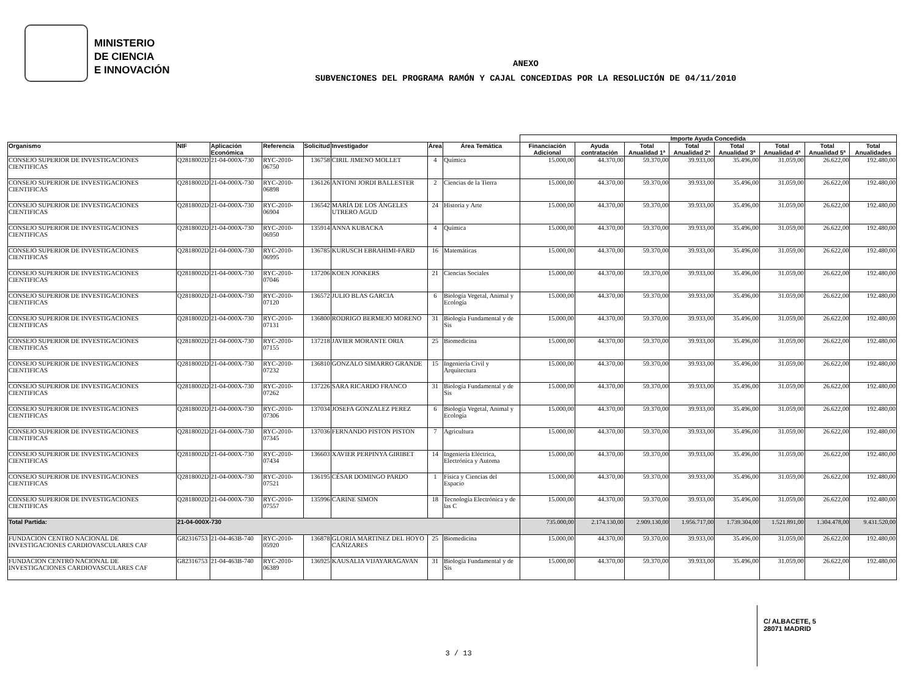MINISTERIO
DE CIENCIA
E INNOVACIÓN
ANEXO
SUBVENCIONES DEL PROGRAMA RAMÓN Y CAJAL CONCEDIDAS POR LA RESOLUCIÓN DE 04/11/2010
| | | | | | | | | Importe Ayuda Concedida | | | | | | | |
| --- | --- | --- | --- | --- | --- | --- | --- | --- | --- | --- | --- | --- | --- | --- | --- |
| Organismo | NIF | Aplicación Económica | Referencia | Solicitud | Investigador | Área | Área Temática | Financiación Adicional | Ayuda contratación | Total Anualidad 1ª | Total Anualidad 2ª | Total Anualidad 3ª | Total Anualidad 4ª | Total Anualidad 5ª | Total Anualidades |
| CONSEJO SUPERIOR DE INVESTIGACIONES CIENTIFICAS | Q2818002D | 21-04-000X-730 | RYC-2010-06750 | 136758 | CIRIL JIMENO MOLLET | 4 | Química | 15.000,00 | 44.370,00 | 59.370,00 | 39.933,00 | 35.496,00 | 31.059,00 | 26.622,00 | 192.480,00 |
| CONSEJO SUPERIOR DE INVESTIGACIONES CIENTIFICAS | Q2818002D | 21-04-000X-730 | RYC-2010-06898 | 136126 | ANTONI JORDI BALLESTER | 2 | Ciencias de la Tierra | 15.000,00 | 44.370,00 | 59.370,00 | 39.933,00 | 35.496,00 | 31.059,00 | 26.622,00 | 192.480,00 |
| CONSEJO SUPERIOR DE INVESTIGACIONES CIENTIFICAS | Q2818002D | 21-04-000X-730 | RYC-2010-06904 | 136542 | MARÍA DE LOS ÁNGELES UTRERO AGUD | 24 | Historia y Arte | 15.000,00 | 44.370,00 | 59.370,00 | 39.933,00 | 35.496,00 | 31.059,00 | 26.622,00 | 192.480,00 |
| CONSEJO SUPERIOR DE INVESTIGACIONES CIENTIFICAS | Q2818002D | 21-04-000X-730 | RYC-2010-06950 | 135914 | ANNA KUBACKA | 4 | Química | 15.000,00 | 44.370,00 | 59.370,00 | 39.933,00 | 35.496,00 | 31.059,00 | 26.622,00 | 192.480,00 |
| CONSEJO SUPERIOR DE INVESTIGACIONES CIENTIFICAS | Q2818002D | 21-04-000X-730 | RYC-2010-06995 | 136785 | KURUSCH EBRAHIMI-FARD | 16 | Matemáticas | 15.000,00 | 44.370,00 | 59.370,00 | 39.933,00 | 35.496,00 | 31.059,00 | 26.622,00 | 192.480,00 |
| CONSEJO SUPERIOR DE INVESTIGACIONES CIENTIFICAS | Q2818002D | 21-04-000X-730 | RYC-2010-07046 | 137206 | KOEN JONKERS | 21 | Ciencias Sociales | 15.000,00 | 44.370,00 | 59.370,00 | 39.933,00 | 35.496,00 | 31.059,00 | 26.622,00 | 192.480,00 |
| CONSEJO SUPERIOR DE INVESTIGACIONES CIENTIFICAS | Q2818002D | 21-04-000X-730 | RYC-2010-07120 | 136572 | JULIO BLAS GARCIA | 6 | Biología Vegetal, Animal y Ecología | 15.000,00 | 44.370,00 | 59.370,00 | 39.933,00 | 35.496,00 | 31.059,00 | 26.622,00 | 192.480,00 |
| CONSEJO SUPERIOR DE INVESTIGACIONES CIENTIFICAS | Q2818002D | 21-04-000X-730 | RYC-2010-07131 | 136800 | RODRIGO BERMEJO MORENO | 31 | Biología Fundamental y de Sis | 15.000,00 | 44.370,00 | 59.370,00 | 39.933,00 | 35.496,00 | 31.059,00 | 26.622,00 | 192.480,00 |
| CONSEJO SUPERIOR DE INVESTIGACIONES CIENTIFICAS | Q2818002D | 21-04-000X-730 | RYC-2010-07155 | 137218 | JAVIER MORANTE ORIA | 25 | Biomedicina | 15.000,00 | 44.370,00 | 59.370,00 | 39.933,00 | 35.496,00 | 31.059,00 | 26.622,00 | 192.480,00 |
| CONSEJO SUPERIOR DE INVESTIGACIONES CIENTIFICAS | Q2818002D | 21-04-000X-730 | RYC-2010-07232 | 136810 | GONZALO SIMARRO GRANDE | 15 | Ingeniería Civil y Arquitectura | 15.000,00 | 44.370,00 | 59.370,00 | 39.933,00 | 35.496,00 | 31.059,00 | 26.622,00 | 192.480,00 |
| CONSEJO SUPERIOR DE INVESTIGACIONES CIENTIFICAS | Q2818002D | 21-04-000X-730 | RYC-2010-07262 | 137226 | SARA RICARDO FRANCO | 31 | Biología Fundamental y de Sis | 15.000,00 | 44.370,00 | 59.370,00 | 39.933,00 | 35.496,00 | 31.059,00 | 26.622,00 | 192.480,00 |
| CONSEJO SUPERIOR DE INVESTIGACIONES CIENTIFICAS | Q2818002D | 21-04-000X-730 | RYC-2010-07306 | 137034 | JOSEFA GONZALEZ PEREZ | 6 | Biología Vegetal, Animal y Ecología | 15.000,00 | 44.370,00 | 59.370,00 | 39.933,00 | 35.496,00 | 31.059,00 | 26.622,00 | 192.480,00 |
| CONSEJO SUPERIOR DE INVESTIGACIONES CIENTIFICAS | Q2818002D | 21-04-000X-730 | RYC-2010-07345 | 137036 | FERNANDO PISTON PISTON | 7 | Agricultura | 15.000,00 | 44.370,00 | 59.370,00 | 39.933,00 | 35.496,00 | 31.059,00 | 26.622,00 | 192.480,00 |
| CONSEJO SUPERIOR DE INVESTIGACIONES CIENTIFICAS | Q2818002D | 21-04-000X-730 | RYC-2010-07434 | 136603 | XAVIER PERPINYA GIRIBET | 14 | Ingeniería Eléctrica, Electrónica y Automa | 15.000,00 | 44.370,00 | 59.370,00 | 39.933,00 | 35.496,00 | 31.059,00 | 26.622,00 | 192.480,00 |
| CONSEJO SUPERIOR DE INVESTIGACIONES CIENTIFICAS | Q2818002D | 21-04-000X-730 | RYC-2010-07521 | 136195 | CÉSAR DOMINGO PARDO | 1 | Física y Ciencias del Espacio | 15.000,00 | 44.370,00 | 59.370,00 | 39.933,00 | 35.496,00 | 31.059,00 | 26.622,00 | 192.480,00 |
| CONSEJO SUPERIOR DE INVESTIGACIONES CIENTIFICAS | Q2818002D | 21-04-000X-730 | RYC-2010-07557 | 135996 | CARINE SIMON | 18 | Tecnología Electrónica y de las C | 15.000,00 | 44.370,00 | 59.370,00 | 39.933,00 | 35.496,00 | 31.059,00 | 26.622,00 | 192.480,00 |
| Total Partida: | 21-04-000X-730 | | | | | | | 735.000,00 | 2.174.130,00 | 2.909.130,00 | 1.956.717,00 | 1.739.304,00 | 1.521.891,00 | 1.304.478,00 | 9.431.520,00 |
| FUNDACION CENTRO NACIONAL DE INVESTIGACIONES CARDIOVASCULARES CAF | G82316753 | 21-04-463B-740 | RYC-2010-05920 | 136878 | GLORIA MARTINEZ DEL HOYO CAÑIZARES | 25 | Biomedicina | 15.000,00 | 44.370,00 | 59.370,00 | 39.933,00 | 35.496,00 | 31.059,00 | 26.622,00 | 192.480,00 |
| FUNDACION CENTRO NACIONAL DE INVESTIGACIONES CARDIOVASCULARES CAF | G82316753 | 21-04-463B-740 | RYC-2010-06389 | 136925 | KAUSALIA VIJAYARAGAVAN | 31 | Biología Fundamental y de Sis | 15.000,00 | 44.370,00 | 59.370,00 | 39.933,00 | 35.496,00 | 31.059,00 | 26.622,00 | 192.480,00 |
C/ ALBACETE, 5
28071 MADRID
3 / 13